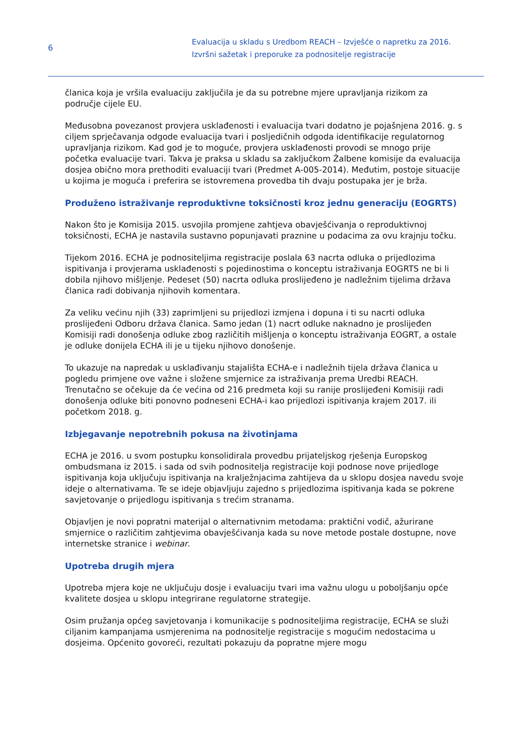6
Evaluacija u skladu s Uredbom REACH – Izvješće o napretku za 2016.
Izvršni sažetak i preporuke za podnositelje registracije
članica koja je vršila evaluaciju zaključila je da su potrebne mjere upravljanja rizikom za područje cijele EU.
Međusobna povezanost provjera usklađenosti i evaluacija tvari dodatno je pojašnjena 2016. g. s ciljem sprječavanja odgode evaluacija tvari i posljedičnih odgoda identifikacije regulatornog upravljanja rizikom. Kad god je to moguće, provjera usklađenosti provodi se mnogo prije početka evaluacije tvari. Takva je praksa u skladu sa zaključkom Žalbene komisije da evaluacija dosjea obično mora prethoditi evaluaciji tvari (Predmet A-005-2014). Međutim, postoje situacije u kojima je moguća i preferira se istovremena provedba tih dvaju postupaka jer je brža.
Produženo istraživanje reproduktivne toksičnosti kroz jednu generaciju (EOGRTS)
Nakon što je Komisija 2015. usvojila promjene zahtjeva obavješćivanja o reproduktivnoj toksičnosti, ECHA je nastavila sustavno popunjavati praznine u podacima za ovu krajnju točku.
Tijekom 2016. ECHA je podnositeljima registracije poslala 63 nacrta odluka o prijedlozima ispitivanja i provjerama usklađenosti s pojedinostima o konceptu istraživanja EOGRTS ne bi li dobila njihovo mišljenje. Pedeset (50) nacrta odluka proslijeđeno je nadležnim tijelima država članica radi dobivanja njihovih komentara.
Za veliku većinu njih (33) zaprimljeni su prijedlozi izmjena i dopuna i ti su nacrti odluka proslijeđeni Odboru država članica. Samo jedan (1) nacrt odluke naknadno je proslijeđen Komisiji radi donošenja odluke zbog različitih mišljenja o konceptu istraživanja EOGRT, a ostale je odluke donijela ECHA ili je u tijeku njihovo donošenje.
To ukazuje na napredak u usklađivanju stajališta ECHA-e i nadležnih tijela država članica u pogledu primjene ove važne i složene smjernice za istraživanja prema Uredbi REACH. Trenutačno se očekuje da će većina od 216 predmeta koji su ranije proslijeđeni Komisiji radi donošenja odluke biti ponovno podneseni ECHA-i kao prijedlozi ispitivanja krajem 2017. ili početkom 2018. g.
Izbjegavanje nepotrebnih pokusa na životinjama
ECHA je 2016. u svom postupku konsolidirala provedbu prijateljskog rješenja Europskog ombudsmana iz 2015. i sada od svih podnositelja registracije koji podnose nove prijedloge ispitivanja koja uključuju ispitivanja na kralježnjacima zahtijeva da u sklopu dosjea navedu svoje ideje o alternativama. Te se ideje objavljuju zajedno s prijedlozima ispitivanja kada se pokrene savjetovanje o prijedlogu ispitivanja s trećim stranama.
Objavljen je novi popratni materijal o alternativnim metodama: praktični vodič, ažurirane smjernice o različitim zahtjevima obavješćivanja kada su nove metode postale dostupne, nove internetske stranice i webinar.
Upotreba drugih mjera
Upotreba mjera koje ne uključuju dosje i evaluaciju tvari ima važnu ulogu u poboljšanju opće kvalitete dosjea u sklopu integrirane regulatorne strategije.
Osim pružanja općeg savjetovanja i komunikacije s podnositeljima registracije, ECHA se služi ciljanim kampanjama usmjerenima na podnositelje registracije s mogućim nedostacima u dosjeima. Općenito govoreći, rezultati pokazuju da popratne mjere mogu